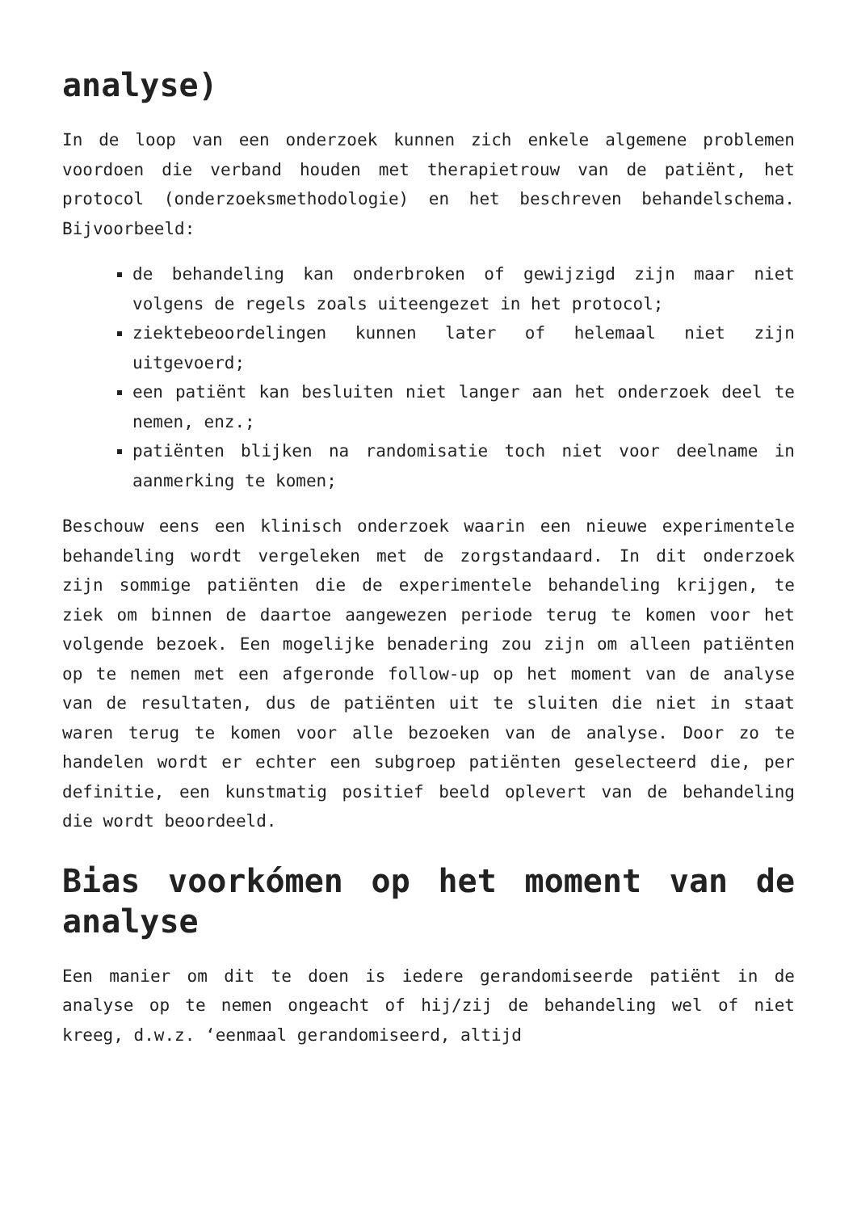analyse)
In de loop van een onderzoek kunnen zich enkele algemene problemen voordoen die verband houden met therapietrouw van de patiënt, het protocol (onderzoeksmethodologie) en het beschreven behandelschema. Bijvoorbeeld:
de behandeling kan onderbroken of gewijzigd zijn maar niet volgens de regels zoals uiteengezet in het protocol;
ziektebeoordelingen kunnen later of helemaal niet zijn uitgevoerd;
een patiënt kan besluiten niet langer aan het onderzoek deel te nemen, enz.;
patiënten blijken na randomisatie toch niet voor deelname in aanmerking te komen;
Beschouw eens een klinisch onderzoek waarin een nieuwe experimentele behandeling wordt vergeleken met de zorgstandaard. In dit onderzoek zijn sommige patiënten die de experimentele behandeling krijgen, te ziek om binnen de daartoe aangewezen periode terug te komen voor het volgende bezoek. Een mogelijke benadering zou zijn om alleen patiënten op te nemen met een afgeronde follow-up op het moment van de analyse van de resultaten, dus de patiënten uit te sluiten die niet in staat waren terug te komen voor alle bezoeken van de analyse. Door zo te handelen wordt er echter een subgroep patiënten geselecteerd die, per definitie, een kunstmatig positief beeld oplevert van de behandeling die wordt beoordeeld.
Bias voorkómen op het moment van de analyse
Een manier om dit te doen is iedere gerandomiseerde patiënt in de analyse op te nemen ongeacht of hij/zij de behandeling wel of niet kreeg, d.w.z. ‘eenmaal gerandomiseerd, altijd